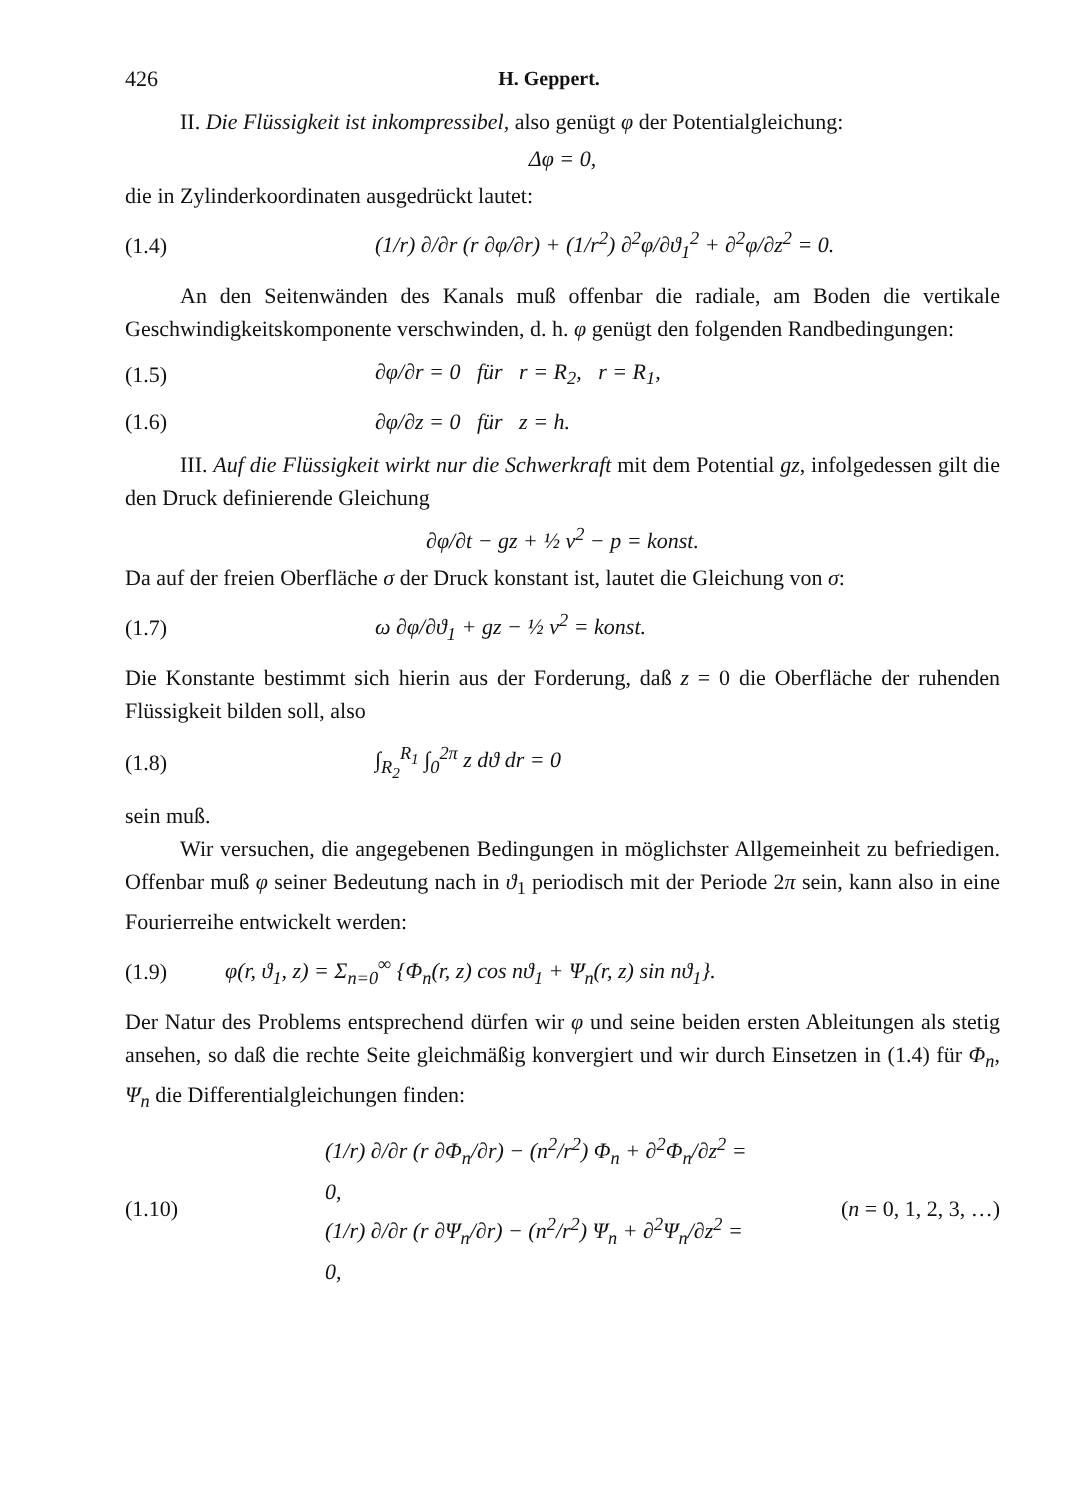426 H. Geppert.
II. Die Flüssigkeit ist inkompressibel, also genügt φ der Potentialgleichung:
Δφ = 0,
die in Zylinderkoordinaten ausgedrückt lautet:
(1.4) (1/r) ∂/∂r (r ∂φ/∂r) + (1/r<sup>2</sup>) ∂<sup>2</sup>φ/∂ϑ<sub>1</sub><sup>2</sup> + ∂<sup>2</sup>φ/∂z<sup>2</sup> = 0.
An den Seitenwänden des Kanals muß offenbar die radiale, am Boden die vertikale Geschwindigkeitskomponente verschwinden, d. h. φ genügt den folgenden Randbedingungen:
(1.5) ∂φ/∂r = 0 für r = R<sub>2</sub>, r = R<sub>1</sub>,
(1.6) ∂φ/∂z = 0 für z = h.
III. Auf die Flüssigkeit wirkt nur die Schwerkraft mit dem Potential gz, infolgedessen gilt die den Druck definierende Gleichung
∂φ/∂t − gz + ½ v<sup>2</sup> − p = konst.
Da auf der freien Oberfläche σ der Druck konstant ist, lautet die Gleichung von σ:
(1.7) ω ∂φ/∂ϑ<sub>1</sub> + gz − ½ v<sup>2</sup> = konst.
Die Konstante bestimmt sich hierin aus der Forderung, daß z = 0 die Oberfläche der ruhenden Flüssigkeit bilden soll, also
(1.8) ∫<sub>R<sub>2</sub></sub><sup>R<sub>1</sub></sup> ∫<sub>0</sub><sup>2π</sup> z dϑ dr = 0
sein muß.
Wir versuchen, die angegebenen Bedingungen in möglichster Allgemeinheit zu befriedigen. Offenbar muß φ seiner Bedeutung nach in ϑ<sub>1</sub> periodisch mit der Periode 2π sein, kann also in eine Fourierreihe entwickelt werden:
(1.9) φ(r, ϑ<sub>1</sub>, z) = Σ<sub>n=0</sub><sup>∞</sup> {Φ<sub>n</sub>(r, z) cos nϑ<sub>1</sub> + Ψ<sub>n</sub>(r, z) sin nϑ<sub>1</sub>}.
Der Natur des Problems entsprechend dürfen wir φ und seine beiden ersten Ableitungen als stetig ansehen, so daß die rechte Seite gleichmäßig konvergiert und wir durch Einsetzen in (1.4) für Φ<sub>n</sub>, Ψ<sub>n</sub> die Differentialgleichungen finden:
(1.10) (1/r) ∂/∂r (r ∂Φ<sub>n</sub>/∂r) − (n<sup>2</sup>/r<sup>2</sup>) Φ<sub>n</sub> + ∂<sup>2</sup>Φ<sub>n</sub>/∂z<sup>2</sup> = 0,
(1/r) ∂/∂r (r ∂Ψ<sub>n</sub>/∂r) − (n<sup>2</sup>/r<sup>2</sup>) Ψ<sub>n</sub> + ∂<sup>2</sup>Ψ<sub>n</sub>/∂z<sup>2</sup> = 0, (n = 0, 1, 2, 3, …)